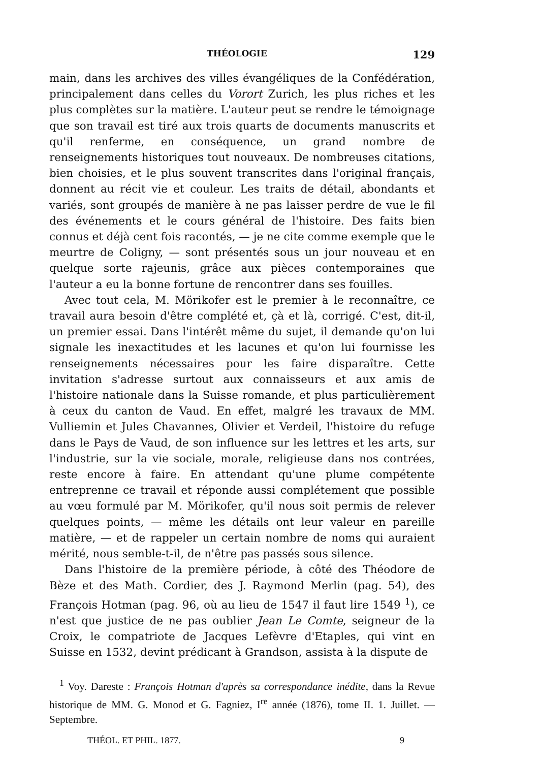THÉOLOGIE 129
main, dans les archives des villes évangéliques de la Confédération, principalement dans celles du Vorort Zurich, les plus riches et les plus complètes sur la matière. L'auteur peut se rendre le témoignage que son travail est tiré aux trois quarts de documents manuscrits et qu'il renferme, en conséquence, un grand nombre de renseignements historiques tout nouveaux. De nombreuses citations, bien choisies, et le plus souvent transcrites dans l'original français, donnent au récit vie et couleur. Les traits de détail, abondants et variés, sont groupés de manière à ne pas laisser perdre de vue le fil des événements et le cours général de l'histoire. Des faits bien connus et déjà cent fois racontés, — je ne cite comme exemple que le meurtre de Coligny, — sont présentés sous un jour nouveau et en quelque sorte rajeunis, grâce aux pièces contemporaines que l'auteur a eu la bonne fortune de rencontrer dans ses fouilles.
Avec tout cela, M. Mörikofer est le premier à le reconnaître, ce travail aura besoin d'être complété et, çà et là, corrigé. C'est, dit-il, un premier essai. Dans l'intérêt même du sujet, il demande qu'on lui signale les inexactitudes et les lacunes et qu'on lui fournisse les renseignements nécessaires pour les faire disparaître. Cette invitation s'adresse surtout aux connaisseurs et aux amis de l'histoire nationale dans la Suisse romande, et plus particulièrement à ceux du canton de Vaud. En effet, malgré les travaux de MM. Vulliemin et Jules Chavannes, Olivier et Verdeil, l'histoire du refuge dans le Pays de Vaud, de son influence sur les lettres et les arts, sur l'industrie, sur la vie sociale, morale, religieuse dans nos contrées, reste encore à faire. En attendant qu'une plume compétente entreprenne ce travail et réponde aussi complétement que possible au vœu formulé par M. Mörikofer, qu'il nous soit permis de relever quelques points, — même les détails ont leur valeur en pareille matière, — et de rappeler un certain nombre de noms qui auraient mérité, nous semble-t-il, de n'être pas passés sous silence.
Dans l'histoire de la première période, à côté des Théodore de Bèze et des Math. Cordier, des J. Raymond Merlin (pag. 54), des François Hotman (pag. 96, où au lieu de 1547 il faut lire 1549 <sup>1</sup>), ce n'est que justice de ne pas oublier Jean Le Comte, seigneur de la Croix, le compatriote de Jacques Lefèvre d'Etaples, qui vint en Suisse en 1532, devint prédicant à Grandson, assista à la dispute de
<sup>1</sup> Voy. Dareste : François Hotman d'après sa correspondance inédite, dans la Revue historique de MM. G. Monod et G. Fagniez, I<sup>re</sup> année (1876), tome II. 1. Juillet. — Septembre.
THÉOL. ET PHIL. 1877. 9